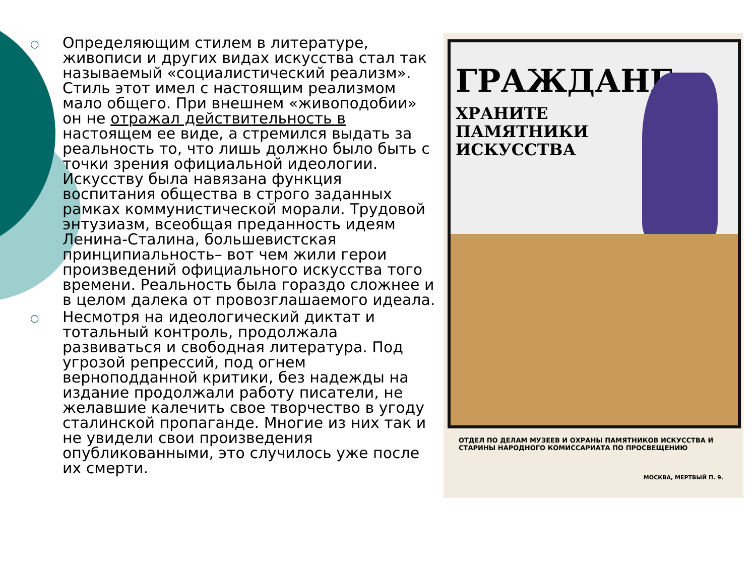○ Определяющим стилем в литературе, живописи и других видах искусства стал так называемый «социалистический реализм». Стиль этот имел с настоящим реализмом мало общего. При внешнем «живоподобии» он не отражал действительность в настоящем ее виде, а стремился выдать за реальность то, что лишь должно было быть с точки зрения официальной идеологии. Искусству была навязана функция воспитания общества в строго заданных рамках коммунистической морали. Трудовой энтузиазм, всеобщая преданность идеям Ленина-Сталина, большевистская принципиальность– вот чем жили герои произведений официального искусства того времени. Реальность была гораздо сложнее и в целом далека от провозглашаемого идеала.
○ Несмотря на идеологический диктат и тотальный контроль, продолжала развиваться и свободная литература. Под угрозой репрессий, под огнем верноподданной критики, без надежды на издание продолжали работу писатели, не желавшие калечить свое творчество в угоду сталинской пропаганде. Многие из них так и не увидели свои произведения опубликованными, это случилось уже после их смерти.
ГРАЖДАНЕ
ХРАНИТЕ
ПАМЯТНИКИ
ИСКУССТВА
ОТДЕЛ ПО ДЕЛАМ МУЗЕЕВ И ОХРАНЫ ПАМЯТНИКОВ ИСКУССТВА И СТАРИНЫ НАРОДНОГО КОМИССАРИАТА ПО ПРОСВЕЩЕНИЮ
МОСКВА, МЕРТВЫЙ П. 9.